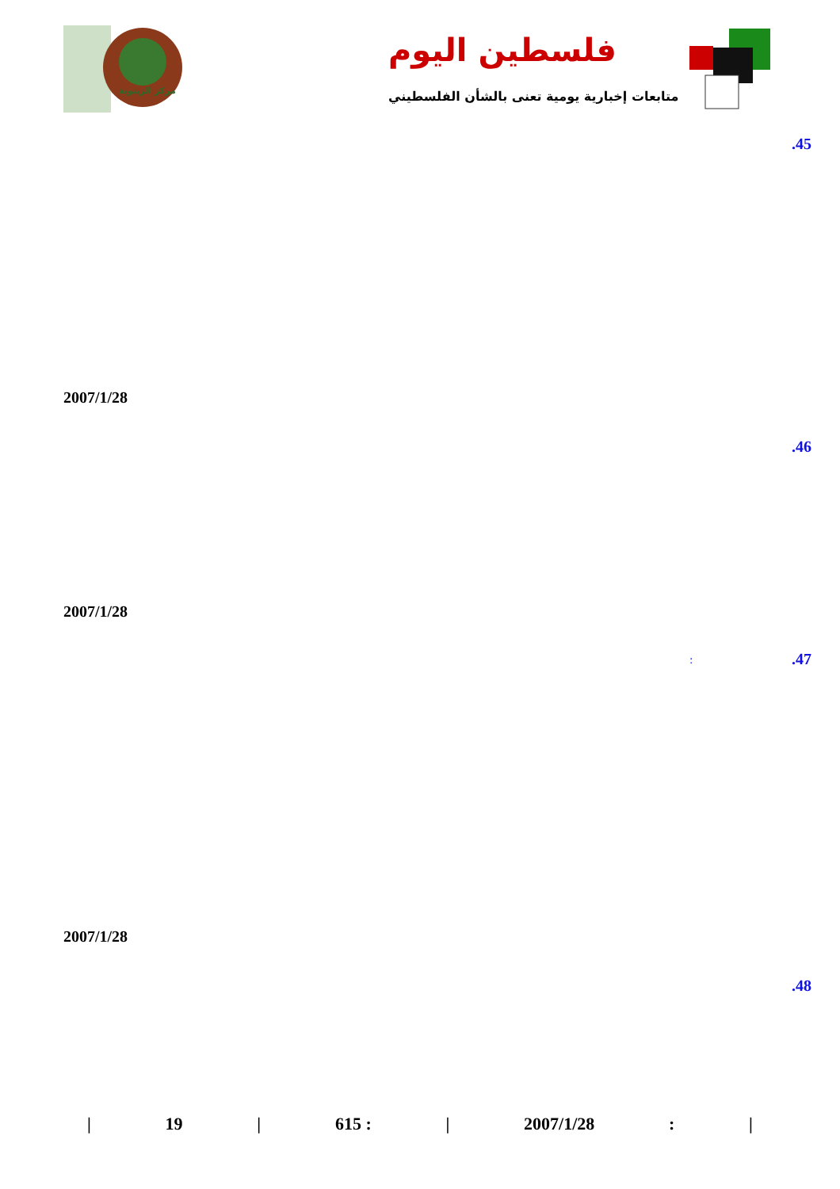فلسطين اليوم
متابعات إخبارية يومية تعنى بالشأن الفلسطيني
مركز الزيتونة
.45
2007/1/28
.46
2007/1/28
.47 :
2007/1/28
.48
| 19 | 615 : | 2007/1/28: |